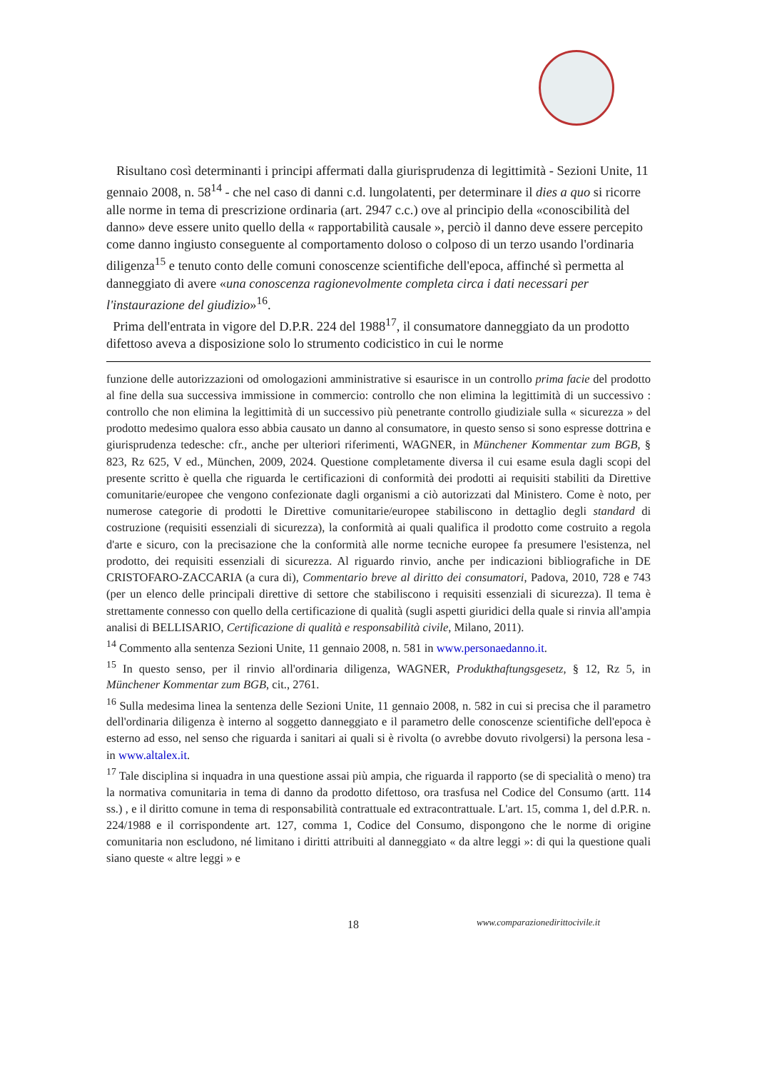Risultano così determinanti i principi affermati dalla giurisprudenza di legittimità - Sezioni Unite, 11 gennaio 2008, n. 58<sup>14</sup> - che nel caso di danni c.d. lungolatenti, per determinare il dies a quo si ricorre alle norme in tema di prescrizione ordinaria (art. 2947 c.c.) ove al principio della «conoscibilità del danno» deve essere unito quello della « rapportabilità causale », perciò il danno deve essere percepito come danno ingiusto conseguente al comportamento doloso o colposo di un terzo usando l'ordinaria diligenza<sup>15</sup> e tenuto conto delle comuni conoscenze scientifiche dell'epoca, affinché sì permetta al danneggiato di avere «una conoscenza ragionevolmente completa circa i dati necessari per l'instaurazione del giudizio»<sup>16</sup>.
Prima dell'entrata in vigore del D.P.R. 224 del 1988<sup>17</sup>, il consumatore danneggiato da un prodotto difettoso aveva a disposizione solo lo strumento codicistico in cui le norme
funzione delle autorizzazioni od omologazioni amministrative si esaurisce in un controllo prima facie del prodotto al fine della sua successiva immissione in commercio: controllo che non elimina la legittimità di un successivo : controllo che non elimina la legittimità di un successivo più penetrante controllo giudiziale sulla « sicurezza » del prodotto medesimo qualora esso abbia causato un danno al consumatore, in questo senso si sono espresse dottrina e giurisprudenza tedesche: cfr., anche per ulteriori riferimenti, WAGNER, in Münchener Kommentar zum BGB, § 823, Rz 625, V ed., München, 2009, 2024. Questione completamente diversa il cui esame esula dagli scopi del presente scritto è quella che riguarda le certificazioni di conformità dei prodotti ai requisiti stabiliti da Direttive comunitarie/europee che vengono confezionate dagli organismi a ciò autorizzati dal Ministero. Come è noto, per numerose categorie di prodotti le Direttive comunitarie/europee stabiliscono in dettaglio degli standard di costruzione (requisiti essenziali di sicurezza), la conformità ai quali qualifica il prodotto come costruito a regola d'arte e sicuro, con la precisazione che la conformità alle norme tecniche europee fa presumere l'esistenza, nel prodotto, dei requisiti essenziali di sicurezza. Al riguardo rinvio, anche per indicazioni bibliografiche in DE CRISTOFARO-ZACCARIA (a cura di), Commentario breve al diritto dei consumatori, Padova, 2010, 728 e 743 (per un elenco delle principali direttive di settore che stabiliscono i requisiti essenziali di sicurezza). Il tema è strettamente connesso con quello della certificazione di qualità (sugli aspetti giuridici della quale si rinvia all'ampia analisi di BELLISARIO, Certificazione di qualità e responsabilità civile, Milano, 2011).
<sup>14</sup> Commento alla sentenza Sezioni Unite, 11 gennaio 2008, n. 581 in www.personaedanno.it.
<sup>15</sup> In questo senso, per il rinvio all'ordinaria diligenza, WAGNER, Produkthaftungsgesetz, § 12, Rz 5, in Münchener Kommentar zum BGB, cit., 2761.
<sup>16</sup> Sulla medesima linea la sentenza delle Sezioni Unite, 11 gennaio 2008, n. 582 in cui si precisa che il parametro dell'ordinaria diligenza è interno al soggetto danneggiato e il parametro delle conoscenze scientifiche dell'epoca è esterno ad esso, nel senso che riguarda i sanitari ai quali si è rivolta (o avrebbe dovuto rivolgersi) la persona lesa - in www.altalex.it.
<sup>17</sup> Tale disciplina si inquadra in una questione assai più ampia, che riguarda il rapporto (se di specialità o meno) tra la normativa comunitaria in tema di danno da prodotto difettoso, ora trasfusa nel Codice del Consumo (artt. 114 ss.) , e il diritto comune in tema di responsabilità contrattuale ed extracontrattuale. L'art. 15, comma 1, del d.P.R. n. 224/1988 e il corrispondente art. 127, comma 1, Codice del Consumo, dispongono che le norme di origine comunitaria non escludono, né limitano i diritti attribuiti al danneggiato « da altre leggi »: di qui la questione quali siano queste « altre leggi » e
18
www.comparazionedirittocivile.it